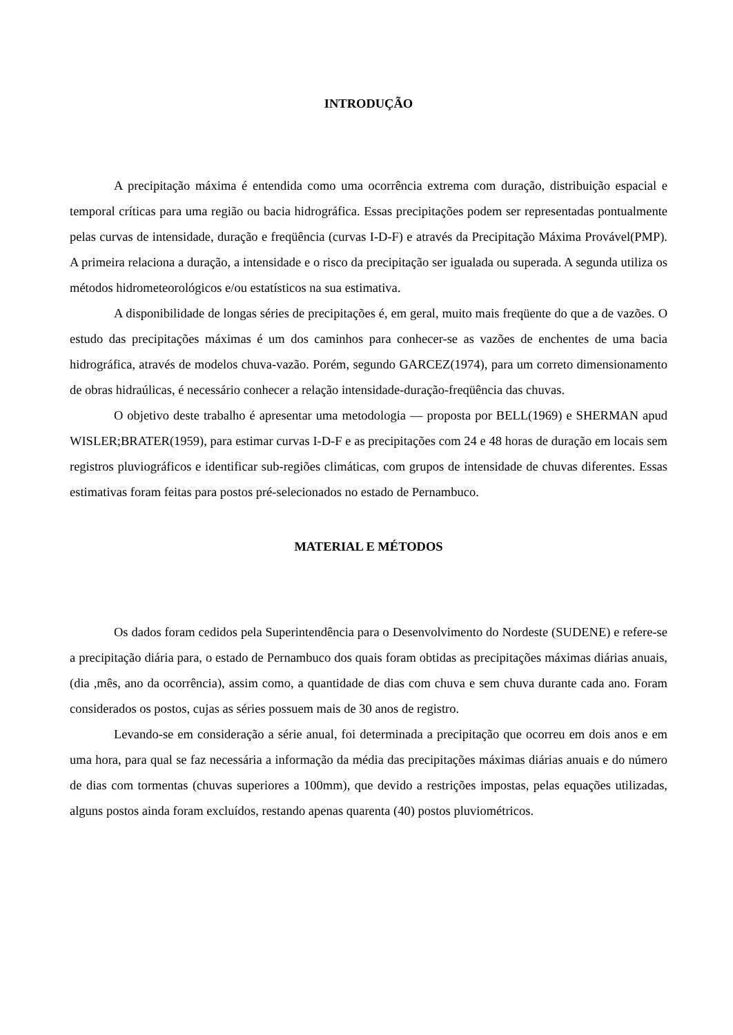INTRODUÇÃO
A precipitação máxima é entendida como uma ocorrência extrema com duração, distribuição espacial e temporal críticas para uma região ou bacia hidrográfica. Essas precipitações podem ser representadas pontualmente pelas curvas de intensidade, duração e freqüência (curvas I-D-F) e através da Precipitação Máxima Provável(PMP). A primeira relaciona a duração, a intensidade e o risco da precipitação ser igualada ou superada. A segunda utiliza os métodos hidrometeorológicos e/ou estatísticos na sua estimativa.
A disponibilidade de longas séries de precipitações é, em geral, muito mais freqüente do que a de vazões. O estudo das precipitações máximas é um dos caminhos para conhecer-se as vazões de enchentes de uma bacia hidrográfica, através de modelos chuva-vazão. Porém, segundo GARCEZ(1974), para um correto dimensionamento de obras hidraúlicas, é necessário conhecer a relação intensidade-duração-freqüência das chuvas.
O objetivo deste trabalho é apresentar uma metodologia — proposta por BELL(1969) e SHERMAN apud WISLER;BRATER(1959), para estimar curvas I-D-F e as precipitações com 24 e 48 horas de duração em locais sem registros pluviográficos e identificar sub-regiões climáticas, com grupos de intensidade de chuvas diferentes. Essas estimativas foram feitas para postos pré-selecionados no estado de Pernambuco.
MATERIAL E MÉTODOS
Os dados foram cedidos pela Superintendência para o Desenvolvimento do Nordeste (SUDENE) e refere-se a precipitação diária para, o estado de Pernambuco dos quais foram obtidas as precipitações máximas diárias anuais, (dia ,mês, ano da ocorrência), assim como, a quantidade de dias com chuva e sem chuva durante cada ano. Foram considerados os postos, cujas as séries possuem mais de 30 anos de registro.
Levando-se em consideração a série anual, foi determinada a precipitação que ocorreu em dois anos e em uma hora, para qual se faz necessária a informação da média das precipitações máximas diárias anuais e do número de dias com tormentas (chuvas superiores a 100mm), que devido a restrições impostas, pelas equações utilizadas, alguns postos ainda foram excluídos, restando apenas quarenta (40) postos pluviométricos.